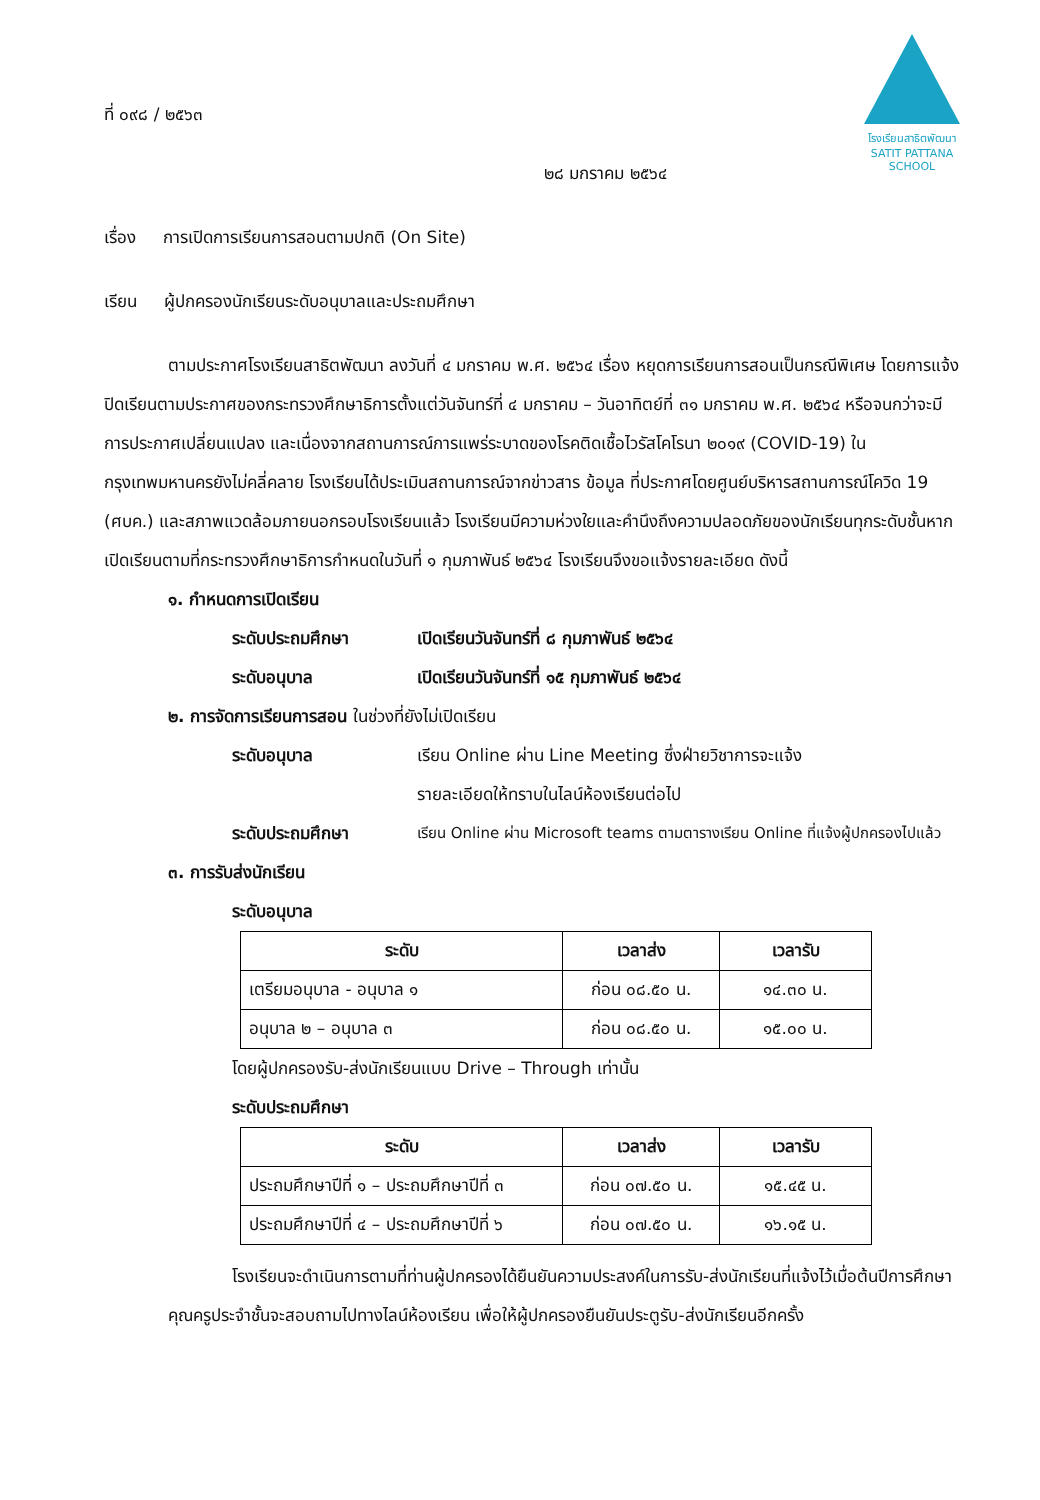โรงเรียนสาธิตพัฒนา
SATIT PATTANA SCHOOL
ที่ ๐๙๘ / ๒๕๖๓
๒๘ มกราคม ๒๕๖๔
เรื่อง การเปิดการเรียนการสอนตามปกติ (On Site)
เรียน ผู้ปกครองนักเรียนระดับอนุบาลและประถมศึกษา
ตามประกาศโรงเรียนสาธิตพัฒนา ลงวันที่ ๔ มกราคม พ.ศ. ๒๕๖๔ เรื่อง หยุดการเรียนการสอนเป็นกรณีพิเศษ โดยการแจ้งปิดเรียนตามประกาศของกระทรวงศึกษาธิการตั้งแต่วันจันทร์ที่ ๔ มกราคม – วันอาทิตย์ที่ ๓๑ มกราคม พ.ศ. ๒๕๖๔ หรือจนกว่าจะมีการประกาศเปลี่ยนแปลง และเนื่องจากสถานการณ์การแพร่ระบาดของโรคติดเชื้อไวรัสโคโรนา ๒๐๑๙ (COVID-19) ในกรุงเทพมหานครยังไม่คลี่คลาย โรงเรียนได้ประเมินสถานการณ์จากข่าวสาร ข้อมูล ที่ประกาศโดยศูนย์บริหารสถานการณ์โควิด 19 (ศบค.) และสภาพแวดล้อมภายนอกรอบโรงเรียนแล้ว โรงเรียนมีความห่วงใยและคำนึงถึงความปลอดภัยของนักเรียนทุกระดับชั้นหากเปิดเรียนตามที่กระทรวงศึกษาธิการกำหนดในวันที่ ๑ กุมภาพันธ์ ๒๕๖๔ โรงเรียนจึงขอแจ้งรายละเอียด ดังนี้
๑. กำหนดการเปิดเรียน
ระดับประถมศึกษา เปิดเรียนวันจันทร์ที่ ๘ กุมภาพันธ์ ๒๕๖๔
ระดับอนุบาล เปิดเรียนวันจันทร์ที่ ๑๕ กุมภาพันธ์ ๒๕๖๔
๒. การจัดการเรียนการสอน ในช่วงที่ยังไม่เปิดเรียน
ระดับอนุบาล เรียน Online ผ่าน Line Meeting ซึ่งฝ่ายวิชาการจะแจ้ง
รายละเอียดให้ทราบในไลน์ห้องเรียนต่อไป
ระดับประถมศึกษา เรียน Online ผ่าน Microsoft teams ตามตารางเรียน Online ที่แจ้งผู้ปกครองไปแล้ว
๓. การรับส่งนักเรียน
ระดับอนุบาล
| ระดับ | เวลาส่ง | เวลารับ |
| --- | --- | --- |
| เตรียมอนุบาล - อนุบาล ๑ | ก่อน ๐๘.๕๐ น. | ๑๔.๓๐ น. |
| อนุบาล ๒ – อนุบาล ๓ | ก่อน ๐๘.๕๐ น. | ๑๕.๐๐ น. |
โดยผู้ปกครองรับ-ส่งนักเรียนแบบ Drive – Through เท่านั้น
ระดับประถมศึกษา
| ระดับ | เวลาส่ง | เวลารับ |
| --- | --- | --- |
| ประถมศึกษาปีที่ ๑ – ประถมศึกษาปีที่ ๓ | ก่อน ๐๗.๕๐ น. | ๑๕.๔๕ น. |
| ประถมศึกษาปีที่ ๔ – ประถมศึกษาปีที่ ๖ | ก่อน ๐๗.๕๐ น. | ๑๖.๑๕ น. |
โรงเรียนจะดำเนินการตามที่ท่านผู้ปกครองได้ยืนยันความประสงค์ในการรับ-ส่งนักเรียนที่แจ้งไว้เมื่อต้นปีการศึกษา คุณครูประจำชั้นจะสอบถามไปทางไลน์ห้องเรียน เพื่อให้ผู้ปกครองยืนยันประตูรับ-ส่งนักเรียนอีกครั้ง